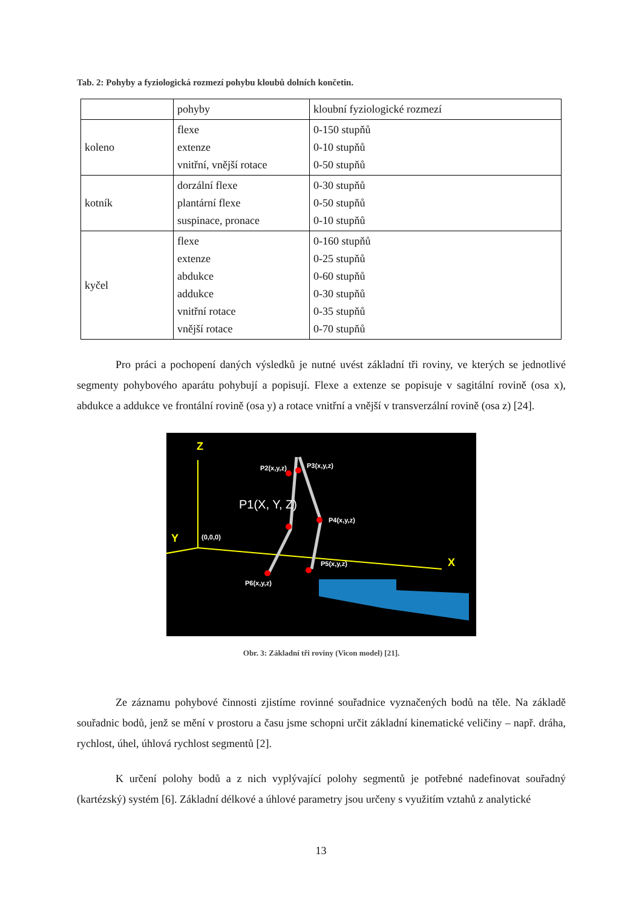Tab. 2: Pohyby a fyziologická rozmezí pohybu kloubů dolních končetin.
| | pohyby | kloubní fyziologické rozmezí |
| koleno | flexe extenze vnitřní, vnější rotace | 0-150 stupňů 0-10 stupňů 0-50 stupňů |
| kotník | dorzální flexe plantární flexe suspinace, pronace | 0-30 stupňů 0-50 stupňů 0-10 stupňů |
| kyčel | flexe extenze abdukce addukce vnitřní rotace vnější rotace | 0-160 stupňů 0-25 stupňů 0-60 stupňů 0-30 stupňů 0-35 stupňů 0-70 stupňů |
Pro práci a pochopení daných výsledků je nutné uvést základní tři roviny, ve kterých se jednotlivé segmenty pohybového aparátu pohybují a popisují. Flexe a extenze se popisuje v sagitální rovině (osa x), abdukce a addukce ve frontální rovině (osa y) a rotace vnitřní a vnější v transverzální rovině (osa z) [24].
Z
Y
X
P2(x,y,z)
P3(x,y,z)
P1(X, Y, Z)
P4(x,y,z)
(0,0,0)
P5(x,y,z)
P6(x,y,z)
Obr. 3: Základní tři roviny (Vicon model) [21].
Ze záznamu pohybové činnosti zjistíme rovinné souřadnice vyznačených bodů na těle. Na základě souřadnic bodů, jenž se mění v prostoru a času jsme schopni určit základní kinematické veličiny – např. dráha, rychlost, úhel, úhlová rychlost segmentů [2].
K určení polohy bodů a z nich vyplývající polohy segmentů je potřebné nadefinovat souřadný (kartézský) systém [6]. Základní délkové a úhlové parametry jsou určeny s využitím vztahů z analytické
13